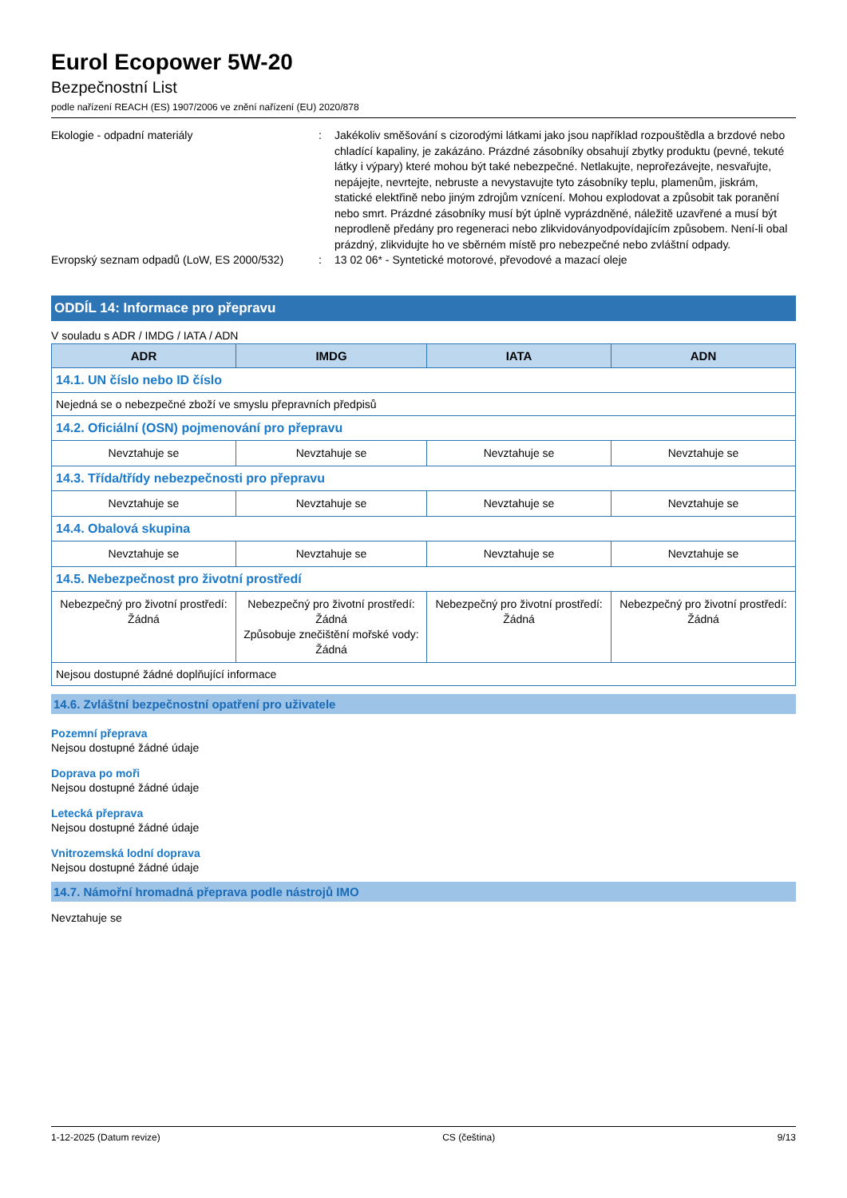Eurol Ecopower 5W-20
Bezpečnostní List
podle nařízení REACH (ES) 1907/2006 ve znění nařízení (EU) 2020/878
Ekologie - odpadní materiály : Jakékoliv směšování s cizorodými látkami jako jsou například rozpouštědla a brzdové nebo chladící kapaliny, je zakázáno. Prázdné zásobníky obsahují zbytky produktu (pevné, tekuté látky i výpary) které mohou být také nebezpečné. Netlakujte, neprořezávejte, nesvařujte, nepájejte, nevrtejte, nebruste a nevystavujte tyto zásobníky teplu, plamenům, jiskrám, statické elektřině nebo jiným zdrojům vznícení. Mohou explodovat a způsobit tak poranění nebo smrt. Prázdné zásobníky musí být úplně vyprázdněné, náležitě uzavřené a musí být neprodleně předány pro regeneraci nebo zlikvidoványodpovídajícím způsobem. Není-li obal prázdný, zlikvidujte ho ve sběrném místě pro nebezpečné nebo zvláštní odpady.
Evropský seznam odpadů (LoW, ES 2000/532)
: 13 02 06* - Syntetické motorové, převodové a mazací oleje
ODDÍL 14: Informace pro přepravu
V souladu s ADR / IMDG / IATA / ADN
| ADR | IMDG | IATA | ADN |
| --- | --- | --- | --- |
| 14.1. UN číslo nebo ID číslo | | | |
| Nejedná se o nebezpečné zboží ve smyslu přepravních předpisů | | | |
| 14.2. Oficiální (OSN) pojmenování pro přepravu | | | |
| Nevztahuje se | Nevztahuje se | Nevztahuje se | Nevztahuje se |
| 14.3. Třída/třídy nebezpečnosti pro přepravu | | | |
| Nevztahuje se | Nevztahuje se | Nevztahuje se | Nevztahuje se |
| 14.4. Obalová skupina | | | |
| Nevztahuje se | Nevztahuje se | Nevztahuje se | Nevztahuje se |
| 14.5. Nebezpečnost pro životní prostředí | | | |
| Nebezpečný pro životní prostředí: Žádná | Nebezpečný pro životní prostředí: Žádná Způsobuje znečištění mořské vody: Žádná | Nebezpečný pro životní prostředí: Žádná | Nebezpečný pro životní prostředí: Žádná |
| Nejsou dostupné žádné doplňující informace | | | |
14.6. Zvláštní bezpečnostní opatření pro uživatele
Pozemní přeprava
Nejsou dostupné žádné údaje
Doprava po moři
Nejsou dostupné žádné údaje
Letecká přeprava
Nejsou dostupné žádné údaje
Vnitrozemská lodní doprava
Nejsou dostupné žádné údaje
14.7. Námořní hromadná přeprava podle nástrojů IMO
Nevztahuje se
1-12-2025 (Datum revize) CS (čeština) 9/13